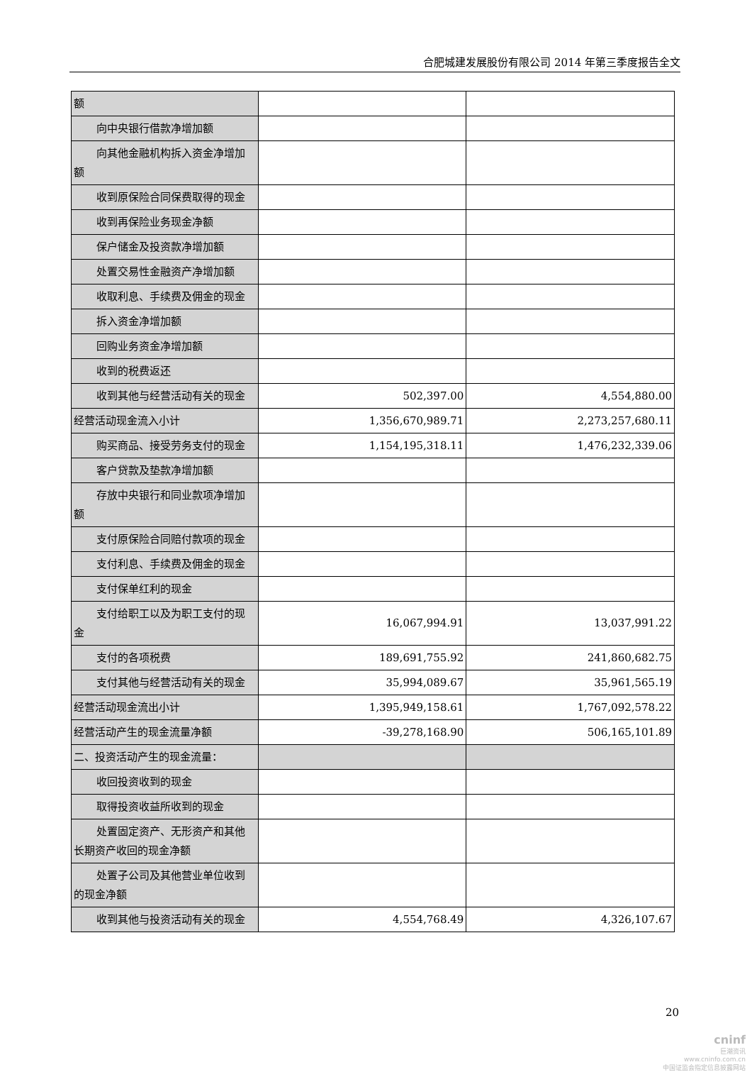合肥城建发展股份有限公司 2014 年第三季度报告全文
| 额 | | |
| 向中央银行借款净增加额 | | |
| 向其他金融机构拆入资金净增加额 | | |
| 收到原保险合同保费取得的现金 | | |
| 收到再保险业务现金净额 | | |
| 保户储金及投资款净增加额 | | |
| 处置交易性金融资产净增加额 | | |
| 收取利息、手续费及佣金的现金 | | |
| 拆入资金净增加额 | | |
| 回购业务资金净增加额 | | |
| 收到的税费返还 | | |
| 收到其他与经营活动有关的现金 | 502,397.00 | 4,554,880.00 |
| 经营活动现金流入小计 | 1,356,670,989.71 | 2,273,257,680.11 |
| 购买商品、接受劳务支付的现金 | 1,154,195,318.11 | 1,476,232,339.06 |
| 客户贷款及垫款净增加额 | | |
| 存放中央银行和同业款项净增加额 | | |
| 支付原保险合同赔付款项的现金 | | |
| 支付利息、手续费及佣金的现金 | | |
| 支付保单红利的现金 | | |
| 支付给职工以及为职工支付的现金 | 16,067,994.91 | 13,037,991.22 |
| 支付的各项税费 | 189,691,755.92 | 241,860,682.75 |
| 支付其他与经营活动有关的现金 | 35,994,089.67 | 35,961,565.19 |
| 经营活动现金流出小计 | 1,395,949,158.61 | 1,767,092,578.22 |
| 经营活动产生的现金流量净额 | -39,278,168.90 | 506,165,101.89 |
| 二、投资活动产生的现金流量： | | |
| 收回投资收到的现金 | | |
| 取得投资收益所收到的现金 | | |
| 处置固定资产、无形资产和其他长期资产收回的现金净额 | | |
| 处置子公司及其他营业单位收到的现金净额 | | |
| 收到其他与投资活动有关的现金 | 4,554,768.49 | 4,326,107.67 |
20
cninf
巨潮资讯
www.cninfo.com.cn
中国证监会指定信息披露网站